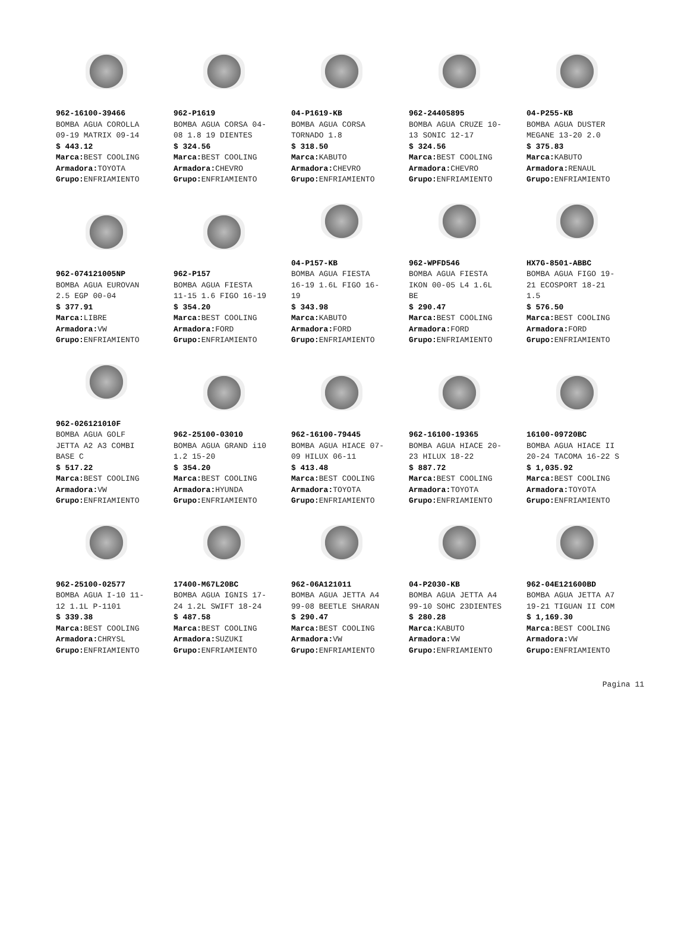962-16100-39466 BOMBA AGUA COROLLA 09-19 MATRIX 09-14 $ 443.12 Marca: BEST COOLING Armadora: TOYOTA Grupo: ENFRIAMIENTO
962-P1619 BOMBA AGUA CORSA 04- 08 1.8 19 DIENTES $ 324.56 Marca: BEST COOLING Armadora: CHEVRO Grupo: ENFRIAMIENTO
04-P1619-KB BOMBA AGUA CORSA TORNADO 1.8 $ 318.50 Marca: KABUTO Armadora: CHEVRO Grupo: ENFRIAMIENTO
962-24405895 BOMBA AGUA CRUZE 10- 13 SONIC 12-17 $ 324.56 Marca: BEST COOLING Armadora: CHEVRO Grupo: ENFRIAMIENTO
04-P255-KB BOMBA AGUA DUSTER MEGANE 13-20 2.0 $ 375.83 Marca: KABUTO Armadora: RENAUL Grupo: ENFRIAMIENTO
962-074121005NP BOMBA AGUA EUROVAN 2.5 EGP 00-04 $ 377.91 Marca: LIBRE Armadora: VW Grupo: ENFRIAMIENTO
962-P157 BOMBA AGUA FIESTA 11-15 1.6 FIGO 16-19 $ 354.20 Marca: BEST COOLING Armadora: FORD Grupo: ENFRIAMIENTO
04-P157-KB BOMBA AGUA FIESTA 16-19 1.6L FIGO 16- 19 $ 343.98 Marca: KABUTO Armadora: FORD Grupo: ENFRIAMIENTO
962-WPFD546 BOMBA AGUA FIESTA IKON 00-05 L4 1.6L BE $ 290.47 Marca: BEST COOLING Armadora: FORD Grupo: ENFRIAMIENTO
HX7G-8501-ABBC BOMBA AGUA FIGO 19- 21 ECOSPORT 18-21 1.5 $ 576.50 Marca: BEST COOLING Armadora: FORD Grupo: ENFRIAMIENTO
962-026121010F BOMBA AGUA GOLF JETTA A2 A3 COMBI BASE C $ 517.22 Marca: BEST COOLING Armadora: VW Grupo: ENFRIAMIENTO
962-25100-03010 BOMBA AGUA GRAND i10 1.2 15-20 $ 354.20 Marca: BEST COOLING Armadora: HYUNDA Grupo: ENFRIAMIENTO
962-16100-79445 BOMBA AGUA HIACE 07- 09 HILUX 06-11 $ 413.48 Marca: BEST COOLING Armadora: TOYOTA Grupo: ENFRIAMIENTO
962-16100-19365 BOMBA AGUA HIACE 20- 23 HILUX 18-22 $ 887.72 Marca: BEST COOLING Armadora: TOYOTA Grupo: ENFRIAMIENTO
16100-09720BC BOMBA AGUA HIACE II 20-24 TACOMA 16-22 S $ 1,035.92 Marca: BEST COOLING Armadora: TOYOTA Grupo: ENFRIAMIENTO
962-25100-02577 BOMBA AGUA I-10 11- 12 1.1L P-1101 $ 339.38 Marca: BEST COOLING Armadora: CHRYSL Grupo: ENFRIAMIENTO
17400-M67L20BC BOMBA AGUA IGNIS 17- 24 1.2L SWIFT 18-24 $ 487.58 Marca: BEST COOLING Armadora: SUZUKI Grupo: ENFRIAMIENTO
962-06A121011 BOMBA AGUA JETTA A4 99-08 BEETLE SHARAN $ 290.47 Marca: BEST COOLING Armadora: VW Grupo: ENFRIAMIENTO
04-P2030-KB BOMBA AGUA JETTA A4 99-10 SOHC 23DIENTES $ 280.28 Marca: KABUTO Armadora: VW Grupo: ENFRIAMIENTO
962-04E121600BD BOMBA AGUA JETTA A7 19-21 TIGUAN II COM $ 1,169.30 Marca: BEST COOLING Armadora: VW Grupo: ENFRIAMIENTO
Pagina 11